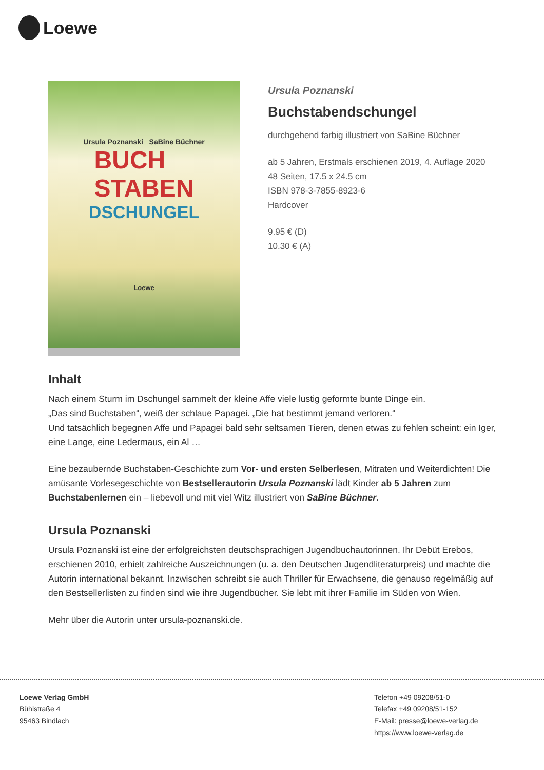Loewe
Ursula Poznanski SaBine Büchner
BUCH
STABEN
DSCHUNGEL
Loewe
Ursula Poznanski
Buchstabendschungel
durchgehend farbig illustriert von SaBine Büchner
ab 5 Jahren, Erstmals erschienen 2019, 4. Auflage 2020
48 Seiten, 17.5 x 24.5 cm
ISBN 978-3-7855-8923-6
Hardcover
9.95 € (D)
10.30 € (A)
Inhalt
Nach einem Sturm im Dschungel sammelt der kleine Affe viele lustig geformte bunte Dinge ein.
„Das sind Buchstaben“, weiß der schlaue Papagei. „Die hat bestimmt jemand verloren.“
Und tatsächlich begegnen Affe und Papagei bald sehr seltsamen Tieren, denen etwas zu fehlen scheint: ein Iger, eine Lange, eine Ledermaus, ein Al …
Eine bezaubernde Buchstaben-Geschichte zum Vor- und ersten Selberlesen, Mitraten und Weiterdichten! Die amüsante Vorlesegeschichte von Bestsellerautorin Ursula Poznanski lädt Kinder ab 5 Jahren zum Buchstabenlernen ein – liebevoll und mit viel Witz illustriert von SaBine Büchner.
Ursula Poznanski
Ursula Poznanski ist eine der erfolgreichsten deutschsprachigen Jugendbuchautorinnen. Ihr Debüt Erebos, erschienen 2010, erhielt zahlreiche Auszeichnungen (u. a. den Deutschen Jugendliteraturpreis) und machte die Autorin international bekannt. Inzwischen schreibt sie auch Thriller für Erwachsene, die genauso regelmäßig auf den Bestsellerlisten zu finden sind wie ihre Jugendbücher. Sie lebt mit ihrer Familie im Süden von Wien.
Mehr über die Autorin unter ursula-poznanski.de.
Loewe Verlag GmbH
Bühlstraße 4
95463 Bindlach
Telefon +49 09208/51-0
Telefax +49 09208/51-152
E-Mail: presse@loewe-verlag.de
https://www.loewe-verlag.de